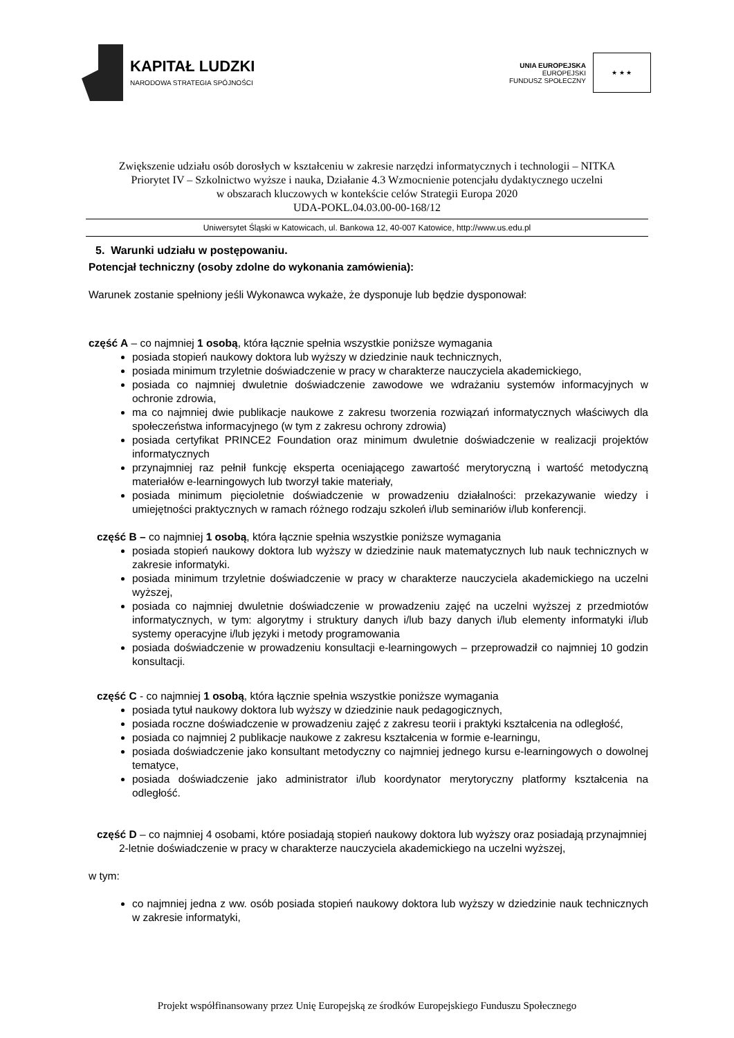KAPITAŁ LUDZKI
NARODOWA STRATEGIA SPÓJNOŚCI
UNIA EUROPEJSKA
EUROPEJSKI
FUNDUSZ SPOŁECZNY
★ ★ ★
Zwiększenie udziału osób dorosłych w kształceniu w zakresie narzędzi informatycznych i technologii – NITKA
Priorytet IV – Szkolnictwo wyższe i nauka, Działanie 4.3 Wzmocnienie potencjału dydaktycznego uczelni
w obszarach kluczowych w kontekście celów Strategii Europa 2020
UDA-POKL.04.03.00-00-168/12
Uniwersytet Śląski w Katowicach, ul. Bankowa 12, 40-007 Katowice, http://www.us.edu.pl
5. Warunki udziału w postępowaniu.
Potencjał techniczny (osoby zdolne do wykonania zamówienia):
Warunek zostanie spełniony jeśli Wykonawca wykaże, że dysponuje lub będzie dysponował:
część A – co najmniej 1 osobą, która łącznie spełnia wszystkie poniższe wymagania
posiada stopień naukowy doktora lub wyższy w dziedzinie nauk technicznych,
posiada minimum trzyletnie doświadczenie w pracy w charakterze nauczyciela akademickiego,
posiada co najmniej dwuletnie doświadczenie zawodowe we wdrażaniu systemów informacyjnych w ochronie zdrowia,
ma co najmniej dwie publikacje naukowe z zakresu tworzenia rozwiązań informatycznych właściwych dla społeczeństwa informacyjnego (w tym z zakresu ochrony zdrowia)
posiada certyfikat PRINCE2 Foundation oraz minimum dwuletnie doświadczenie w realizacji projektów informatycznych
przynajmniej raz pełnił funkcję eksperta oceniającego zawartość merytoryczną i wartość metodyczną materiałów e-learningowych lub tworzył takie materiały,
posiada minimum pięcioletnie doświadczenie w prowadzeniu działalności: przekazywanie wiedzy i umiejętności praktycznych w ramach różnego rodzaju szkoleń i/lub seminariów i/lub konferencji.
część B – co najmniej 1 osobą, która łącznie spełnia wszystkie poniższe wymagania
posiada stopień naukowy doktora lub wyższy w dziedzinie nauk matematycznych lub nauk technicznych w zakresie informatyki.
posiada minimum trzyletnie doświadczenie w pracy w charakterze nauczyciela akademickiego na uczelni wyższej,
posiada co najmniej dwuletnie doświadczenie w prowadzeniu zajęć na uczelni wyższej z przedmiotów informatycznych, w tym: algorytmy i struktury danych i/lub bazy danych i/lub elementy informatyki i/lub systemy operacyjne i/lub języki i metody programowania
posiada doświadczenie w prowadzeniu konsultacji e-learningowych – przeprowadził co najmniej 10 godzin konsultacji.
część C - co najmniej 1 osobą, która łącznie spełnia wszystkie poniższe wymagania
posiada tytuł naukowy doktora lub wyższy w dziedzinie nauk pedagogicznych,
posiada roczne doświadczenie w prowadzeniu zajęć z zakresu teorii i praktyki kształcenia na odległość,
posiada co najmniej 2 publikacje naukowe z zakresu kształcenia w formie e-learningu,
posiada doświadczenie jako konsultant metodyczny co najmniej jednego kursu e-learningowych o dowolnej tematyce,
posiada doświadczenie jako administrator i/lub koordynator merytoryczny platformy kształcenia na odległość.
część D – co najmniej 4 osobami, które posiadają stopień naukowy doktora lub wyższy oraz posiadają przynajmniej 2-letnie doświadczenie w pracy w charakterze nauczyciela akademickiego na uczelni wyższej,
w tym:
co najmniej jedna z ww. osób posiada stopień naukowy doktora lub wyższy w dziedzinie nauk technicznych w zakresie informatyki,
Projekt współfinansowany przez Unię Europejską ze środków Europejskiego Funduszu Społecznego